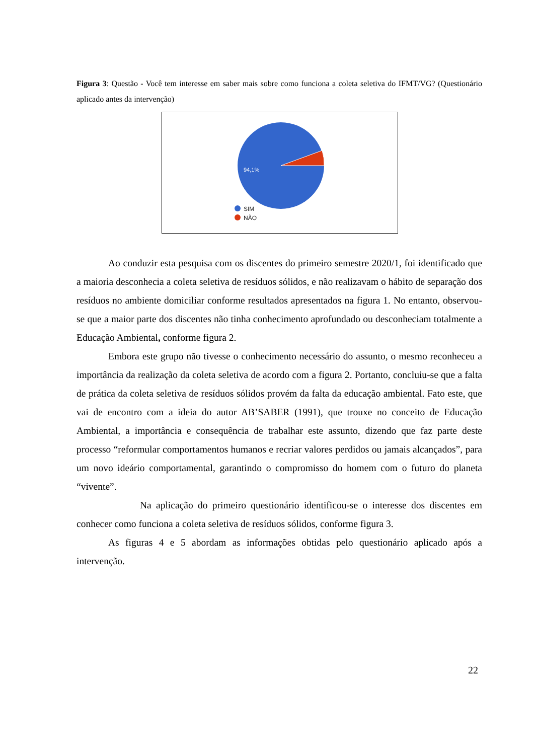Figura 3: Questão - Você tem interesse em saber mais sobre como funciona a coleta seletiva do IFMT/VG? (Questionário aplicado antes da intervenção)
94,1%
SIM
NÃO
Ao conduzir esta pesquisa com os discentes do primeiro semestre 2020/1, foi identificado que a maioria desconhecia a coleta seletiva de resíduos sólidos, e não realizavam o hábito de separação dos resíduos no ambiente domiciliar conforme resultados apresentados na figura 1. No entanto, observou-se que a maior parte dos discentes não tinha conhecimento aprofundado ou desconheciam totalmente a Educação Ambiental, conforme figura 2.
Embora este grupo não tivesse o conhecimento necessário do assunto, o mesmo reconheceu a importância da realização da coleta seletiva de acordo com a figura 2. Portanto, concluiu-se que a falta de prática da coleta seletiva de resíduos sólidos provém da falta da educação ambiental. Fato este, que vai de encontro com a ideia do autor AB’SABER (1991), que trouxe no conceito de Educação Ambiental, a importância e consequência de trabalhar este assunto, dizendo que faz parte deste processo “reformular comportamentos humanos e recriar valores perdidos ou jamais alcançados”, para um novo ideário comportamental, garantindo o compromisso do homem com o futuro do planeta “vivente”.
Na aplicação do primeiro questionário identificou-se o interesse dos discentes em conhecer como funciona a coleta seletiva de resíduos sólidos, conforme figura 3.
As figuras 4 e 5 abordam as informações obtidas pelo questionário aplicado após a intervenção.
22